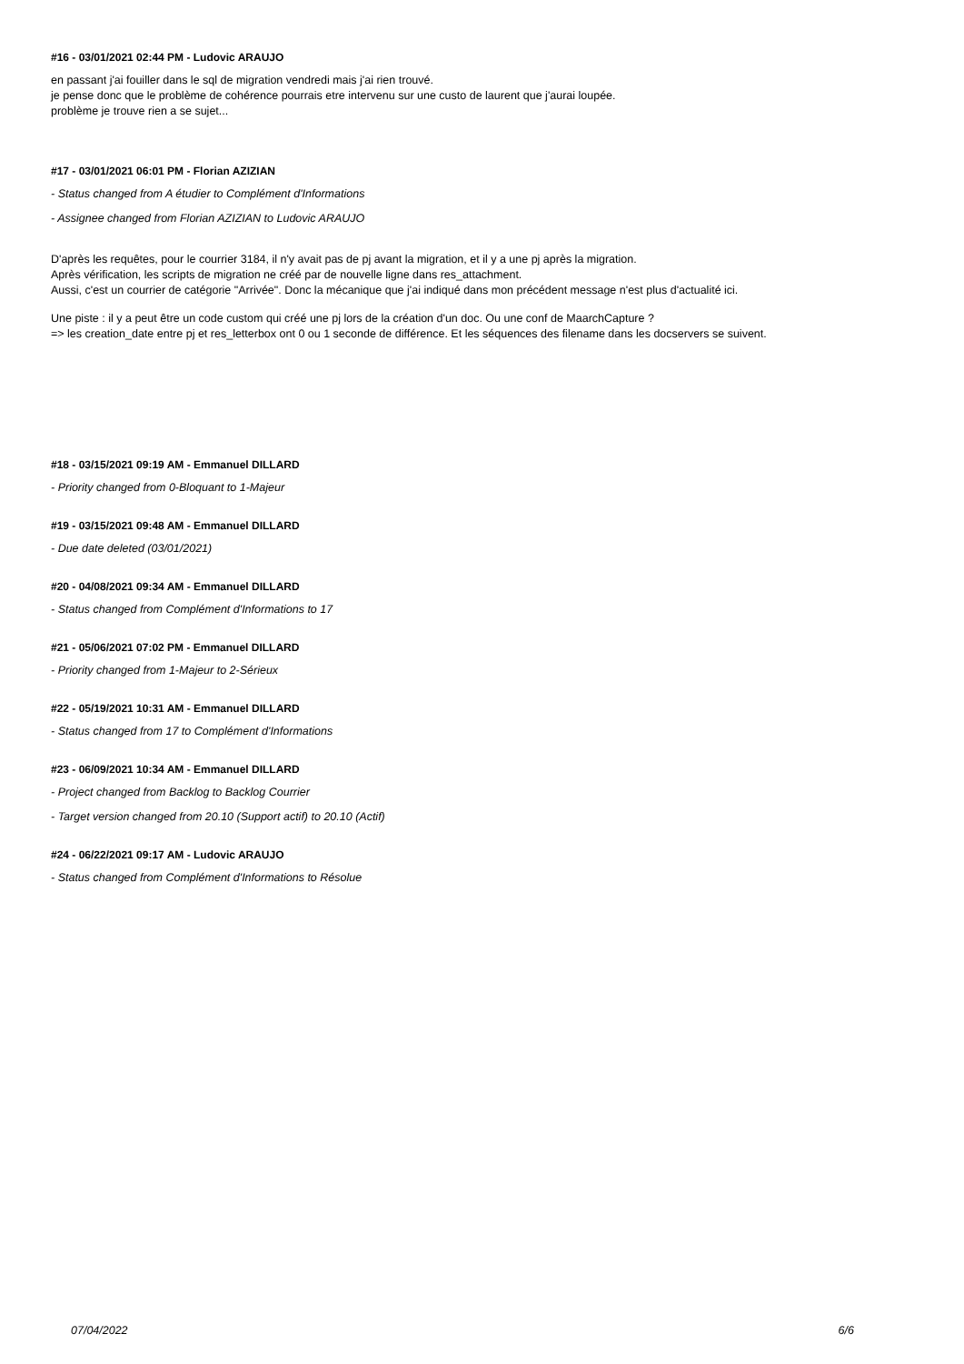#16 - 03/01/2021 02:44 PM - Ludovic ARAUJO
en passant j'ai fouiller dans le sql de migration vendredi mais j'ai rien trouvé.
je pense donc que le problème de cohérence pourrais etre intervenu sur une custo de laurent que j'aurai loupée.
problème je trouve rien a se sujet...
#17 - 03/01/2021 06:01 PM - Florian AZIZIAN
- Status changed from A étudier to Complément d'Informations
- Assignee changed from Florian AZIZIAN to Ludovic ARAUJO
D'après les requêtes, pour le courrier 3184, il n'y avait pas de pj avant la migration, et il y a une pj après la migration.
Après vérification, les scripts de migration ne créé par de nouvelle ligne dans res_attachment.
Aussi, c'est un courrier de catégorie "Arrivée". Donc la mécanique que j'ai indiqué dans mon précédent message n'est plus d'actualité ici.
Une piste : il y a peut être un code custom qui créé une pj lors de la création d'un doc. Ou une conf de MaarchCapture ?
=> les creation_date entre pj et res_letterbox ont 0 ou 1 seconde de différence. Et les séquences des filename dans les docservers se suivent.
#18 - 03/15/2021 09:19 AM - Emmanuel DILLARD
- Priority changed from 0-Bloquant to 1-Majeur
#19 - 03/15/2021 09:48 AM - Emmanuel DILLARD
- Due date deleted (03/01/2021)
#20 - 04/08/2021 09:34 AM - Emmanuel DILLARD
- Status changed from Complément d'Informations to 17
#21 - 05/06/2021 07:02 PM - Emmanuel DILLARD
- Priority changed from 1-Majeur to 2-Sérieux
#22 - 05/19/2021 10:31 AM - Emmanuel DILLARD
- Status changed from 17 to Complément d'Informations
#23 - 06/09/2021 10:34 AM - Emmanuel DILLARD
- Project changed from Backlog to Backlog Courrier
- Target version changed from 20.10 (Support actif) to 20.10 (Actif)
#24 - 06/22/2021 09:17 AM - Ludovic ARAUJO
- Status changed from Complément d'Informations to Résolue
07/04/2022 6/6